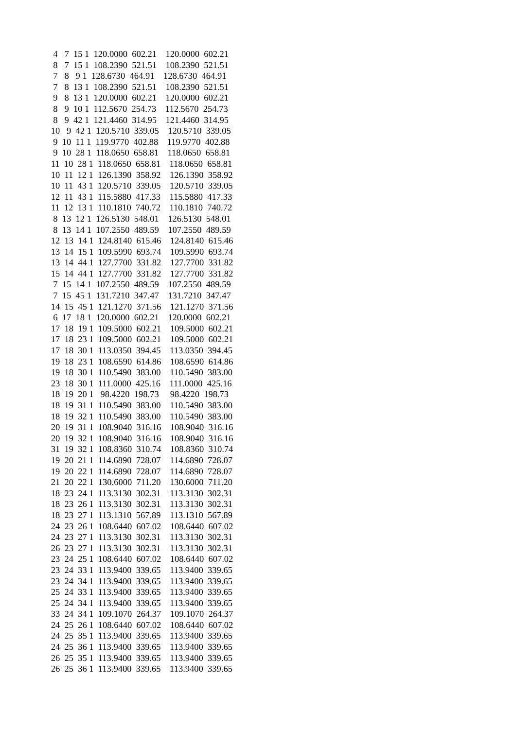4   7  15 1  120.0000  602.21    120.0000  602.21
  8   7  15 1  108.2390  521.51    108.2390  521.51
  7   8   9 1  128.6730  464.91    128.6730  464.91
  7   8  13 1  108.2390  521.51    108.2390  521.51
  9   8  13 1  120.0000  602.21    120.0000  602.21
  8   9  10 1  112.5670  254.73    112.5670  254.73
  8   9  42 1  121.4460  314.95    121.4460  314.95
 10   9  42 1  120.5710  339.05    120.5710  339.05
  9  10  11 1  119.9770  402.88    119.9770  402.88
  9  10  28 1  118.0650  658.81    118.0650  658.81
 11  10  28 1  118.0650  658.81    118.0650  658.81
 10  11  12 1  126.1390  358.92    126.1390  358.92
 10  11  43 1  120.5710  339.05    120.5710  339.05
 12  11  43 1  115.5880  417.33    115.5880  417.33
 11  12  13 1  110.1810  740.72    110.1810  740.72
  8  13  12 1  126.5130  548.01    126.5130  548.01
  8  13  14 1  107.2550  489.59    107.2550  489.59
 12  13  14 1  124.8140  615.46    124.8140  615.46
 13  14  15 1  109.5990  693.74    109.5990  693.74
 13  14  44 1  127.7700  331.82    127.7700  331.82
 15  14  44 1  127.7700  331.82    127.7700  331.82
  7  15  14 1  107.2550  489.59    107.2550  489.59
  7  15  45 1  131.7210  347.47    131.7210  347.47
 14  15  45 1  121.1270  371.56    121.1270  371.56
  6  17  18 1  120.0000  602.21    120.0000  602.21
 17  18  19 1  109.5000  602.21    109.5000  602.21
 17  18  23 1  109.5000  602.21    109.5000  602.21
 17  18  30 1  113.0350  394.45    113.0350  394.45
 19  18  23 1  108.6590  614.86    108.6590  614.86
 19  18  30 1  110.5490  383.00    110.5490  383.00
 23  18  30 1  111.0000  425.16    111.0000  425.16
 18  19  20 1   98.4220  198.73     98.4220  198.73
 18  19  31 1  110.5490  383.00    110.5490  383.00
 18  19  32 1  110.5490  383.00    110.5490  383.00
 20  19  31 1  108.9040  316.16    108.9040  316.16
 20  19  32 1  108.9040  316.16    108.9040  316.16
 31  19  32 1  108.8360  310.74    108.8360  310.74
 19  20  21 1  114.6890  728.07    114.6890  728.07
 19  20  22 1  114.6890  728.07    114.6890  728.07
 21  20  22 1  130.6000  711.20    130.6000  711.20
 18  23  24 1  113.3130  302.31    113.3130  302.31
 18  23  26 1  113.3130  302.31    113.3130  302.31
 18  23  27 1  113.1310  567.89    113.1310  567.89
 24  23  26 1  108.6440  607.02    108.6440  607.02
 24  23  27 1  113.3130  302.31    113.3130  302.31
 26  23  27 1  113.3130  302.31    113.3130  302.31
 23  24  25 1  108.6440  607.02    108.6440  607.02
 23  24  33 1  113.9400  339.65    113.9400  339.65
 23  24  34 1  113.9400  339.65    113.9400  339.65
 25  24  33 1  113.9400  339.65    113.9400  339.65
 25  24  34 1  113.9400  339.65    113.9400  339.65
 33  24  34 1  109.1070  264.37    109.1070  264.37
 24  25  26 1  108.6440  607.02    108.6440  607.02
 24  25  35 1  113.9400  339.65    113.9400  339.65
 24  25  36 1  113.9400  339.65    113.9400  339.65
 26  25  35 1  113.9400  339.65    113.9400  339.65
 26  25  36 1  113.9400  339.65    113.9400  339.65